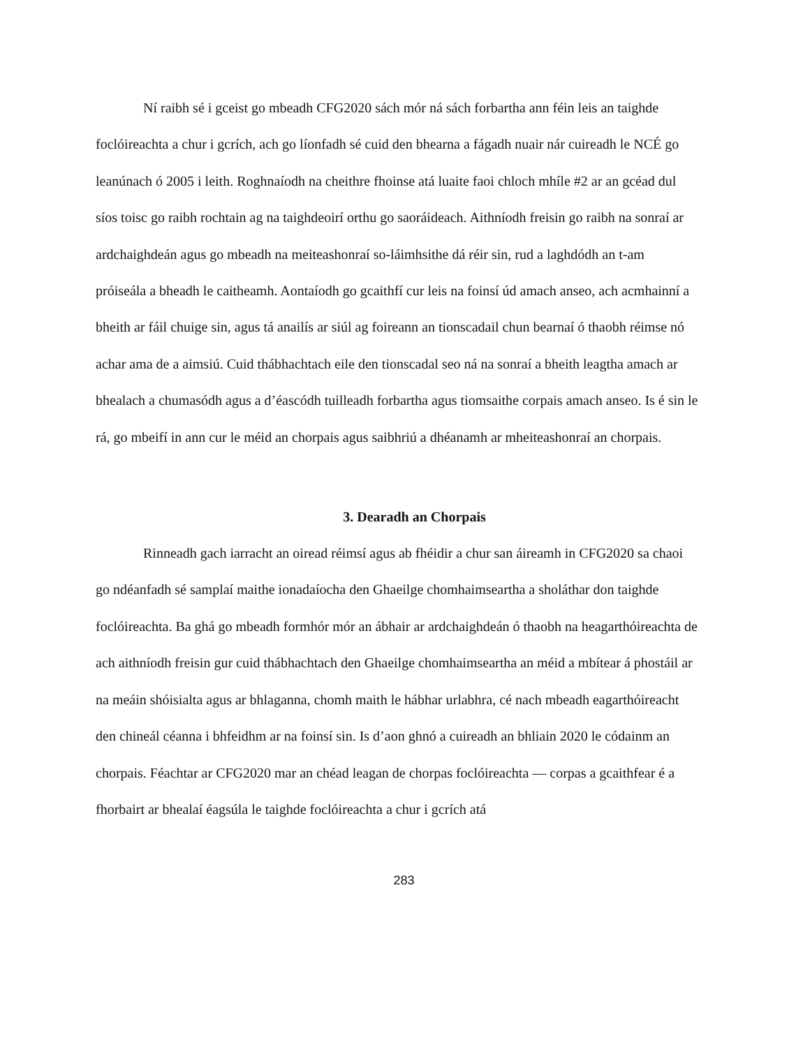Ní raibh sé i gceist go mbeadh CFG2020 sách mór ná sách forbartha ann féin leis an taighde foclóireachta a chur i gcrích, ach go líonfadh sé cuid den bhearna a fágadh nuair nár cuireadh le NCÉ go leanúnach ó 2005 i leith. Roghnaíodh na cheithre fhoinse atá luaite faoi chloch mhíle #2 ar an gcéad dul síos toisc go raibh rochtain ag na taighdeoirí orthu go saoráideach. Aithníodh freisin go raibh na sonraí ar ardchaighdeán agus go mbeadh na meiteashonraí so-láimhsithe dá réir sin, rud a laghdódh an t-am próiseála a bheadh le caitheamh. Aontaíodh go gcaithfí cur leis na foinsí úd amach anseo, ach acmhainní a bheith ar fáil chuige sin, agus tá anailís ar siúl ag foireann an tionscadail chun bearnaí ó thaobh réimse nó achar ama de a aimsiú. Cuid thábhachtach eile den tionscadal seo ná na sonraí a bheith leagtha amach ar bhealach a chumasódh agus a d’éascódh tuilleadh forbartha agus tiomsaithe corpais amach anseo. Is é sin le rá, go mbeifí in ann cur le méid an chorpais agus saibhriú a dhéanamh ar mheiteashonraí an chorpais.
3. Dearadh an Chorpais
Rinneadh gach iarracht an oiread réimsí agus ab fhéidir a chur san áireamh in CFG2020 sa chaoi go ndéanfadh sé samplaí maithe ionadaíocha den Ghaeilge chomhaimseartha a sholáthar don taighde foclóireachta. Ba ghá go mbeadh formhór mór an ábhair ar ardchaighdeán ó thaobh na heagarthóireachta de ach aithníodh freisin gur cuid thábhachtach den Ghaeilge chomhaimseartha an méid a mbítear á phostáil ar na meáin shóisialta agus ar bhlaganna, chomh maith le hábhar urlabhra, cé nach mbeadh eagarthóireacht den chineál céanna i bhfeidhm ar na foinsí sin. Is d’aon ghnó a cuireadh an bhliain 2020 le códainm an chorpais. Féachtar ar CFG2020 mar an chéad leagan de chorpas foclóireachta — corpas a gcaithfear é a fhorbairt ar bhealaí éagsúla le taighde foclóireachta a chur i gcrích atá
283